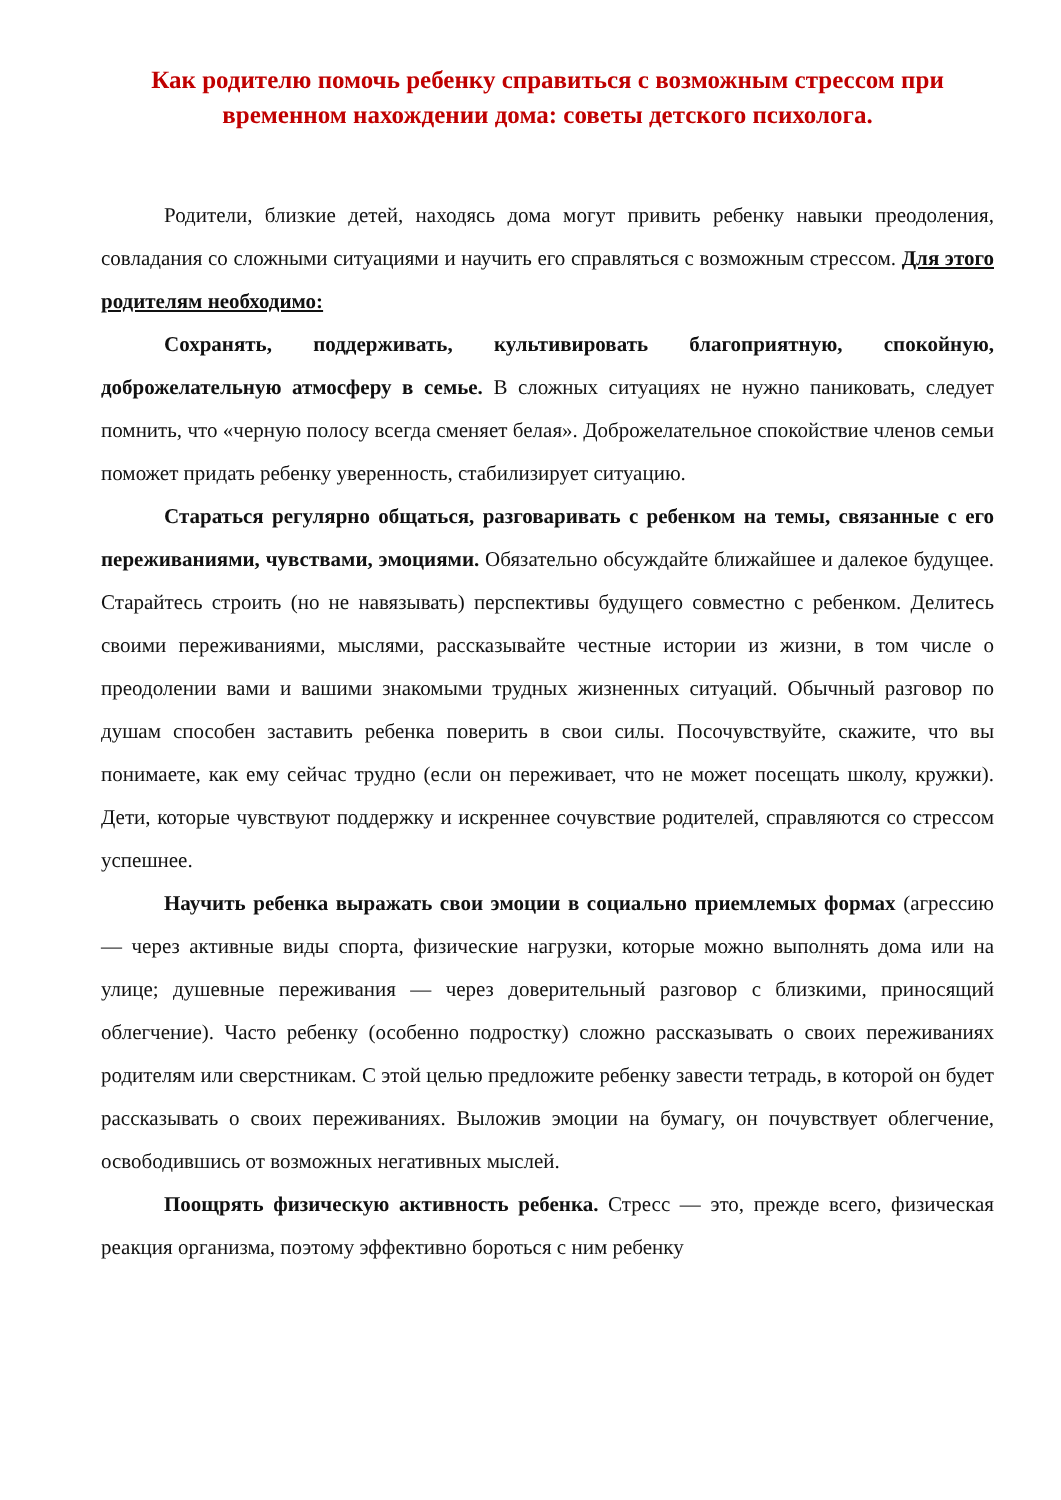Как родителю помочь ребенку справиться с возможным стрессом при временном нахождении дома: советы детского психолога.
Родители, близкие детей, находясь дома могут привить ребенку навыки преодоления, совладания со сложными ситуациями и научить его справляться с возможным стрессом. Для этого родителям необходимо:
Сохранять, поддерживать, культивировать благоприятную, спокойную, доброжелательную атмосферу в семье. В сложных ситуациях не нужно паниковать, следует помнить, что «черную полосу всегда сменяет белая». Доброжелательное спокойствие членов семьи поможет придать ребенку уверенность, стабилизирует ситуацию.
Стараться регулярно общаться, разговаривать с ребенком на темы, связанные с его переживаниями, чувствами, эмоциями. Обязательно обсуждайте ближайшее и далекое будущее. Старайтесь строить (но не навязывать) перспективы будущего совместно с ребенком. Делитесь своими переживаниями, мыслями, рассказывайте честные истории из жизни, в том числе о преодолении вами и вашими знакомыми трудных жизненных ситуаций. Обычный разговор по душам способен заставить ребенка поверить в свои силы. Посочувствуйте, скажите, что вы понимаете, как ему сейчас трудно (если он переживает, что не может посещать школу, кружки). Дети, которые чувствуют поддержку и искреннее сочувствие родителей, справляются со стрессом успешнее.
Научить ребенка выражать свои эмоции в социально приемлемых формах (агрессию — через активные виды спорта, физические нагрузки, которые можно выполнять дома или на улице; душевные переживания — через доверительный разговор с близкими, приносящий облегчение). Часто ребенку (особенно подростку) сложно рассказывать о своих переживаниях родителям или сверстникам. С этой целью предложите ребенку завести тетрадь, в которой он будет рассказывать о своих переживаниях. Выложив эмоции на бумагу, он почувствует облегчение, освободившись от возможных негативных мыслей.
Поощрять физическую активность ребенка. Стресс — это, прежде всего, физическая реакция организма, поэтому эффективно бороться с ним ребенку